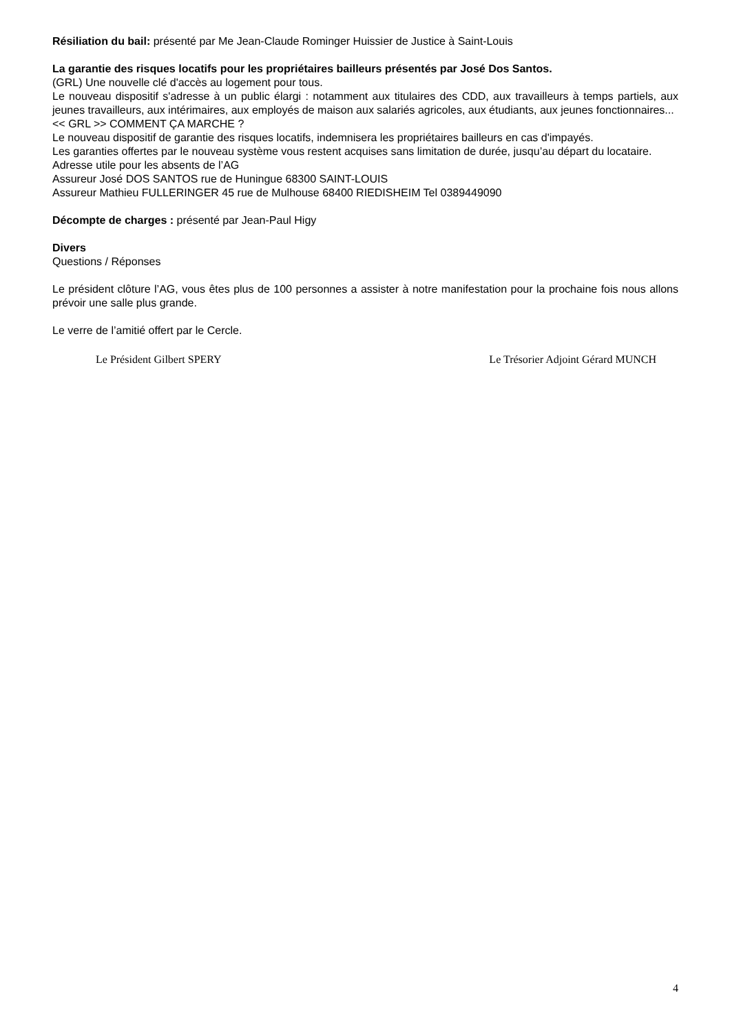Résiliation du bail: présenté par Me Jean-Claude Rominger Huissier de Justice à Saint-Louis
La garantie des risques locatifs pour les propriétaires bailleurs présentés par José Dos Santos.
(GRL) Une nouvelle clé d'accès au logement pour tous.
Le nouveau dispositif s'adresse à un public élargi : notamment aux titulaires des CDD, aux travailleurs à temps partiels, aux jeunes travailleurs, aux intérimaires, aux employés de maison aux salariés agricoles, aux étudiants, aux jeunes fonctionnaires...
<< GRL >> COMMENT ÇA MARCHE ?
Le nouveau dispositif de garantie des risques locatifs, indemnisera les propriétaires bailleurs en cas d'impayés.
Les garanties offertes par le nouveau système vous restent acquises sans limitation de durée, jusqu’au départ du locataire.
Adresse utile pour les absents de l’AG
Assureur José DOS SANTOS rue de Huningue 68300 SAINT-LOUIS
Assureur Mathieu FULLERINGER 45 rue de Mulhouse 68400 RIEDISHEIM Tel 0389449090
Décompte de charges : présenté par Jean-Paul Higy
Divers
Questions / Réponses
Le président clôture l’AG, vous êtes plus de 100 personnes a assister à notre manifestation pour la prochaine fois nous allons prévoir une salle plus grande.
Le verre de l’amitié offert par le Cercle.
Le Président Gilbert SPERY Le Trésorier Adjoint Gérard MUNCH
4